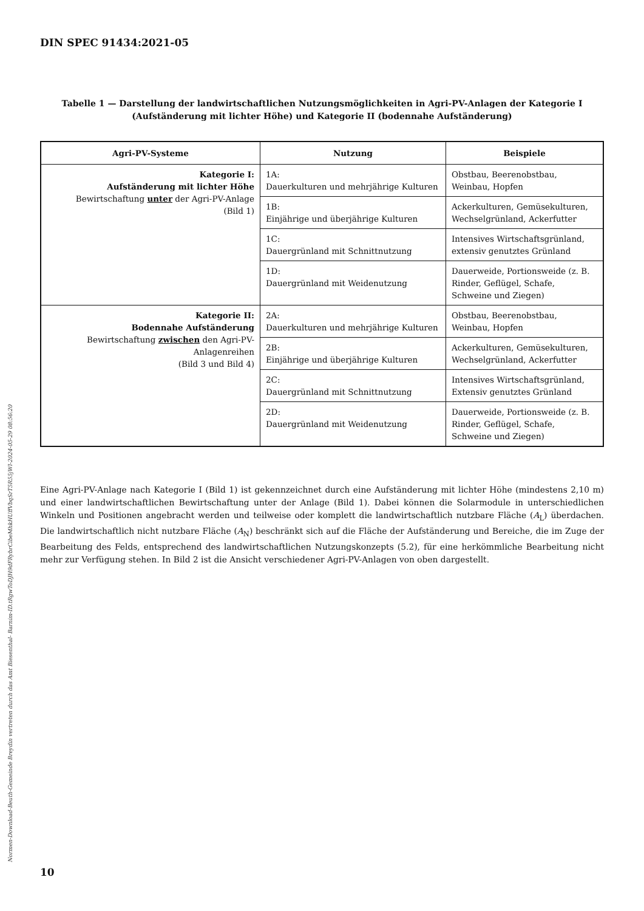DIN SPEC 91434:2021-05
Tabelle 1 — Darstellung der landwirtschaftlichen Nutzungsmöglichkeiten in Agri-PV-Anlagen der Kategorie I (Aufständerung mit lichter Höhe) und Kategorie II (bodennahe Aufständerung)
| Agri-PV-Systeme | Nutzung | Beispiele |
| --- | --- | --- |
| Kategorie I: Aufständerung mit lichter Höhe Bewirtschaftung unter der Agri-PV-Anlage (Bild 1) | 1A: Dauerkulturen und mehrjährige Kulturen | Obstbau, Beerenobstbau, Weinbau, Hopfen |
| | 1B: Einjährige und überjährige Kulturen | Ackerkulturen, Gemüsekulturen, Wechselgrünland, Ackerfutter |
| | 1C: Dauergrünland mit Schnittnutzung | Intensives Wirtschaftsgrünland, extensiv genutztes Grünland |
| | 1D: Dauergrünland mit Weidenutzung | Dauerweide, Portionsweide (z. B. Rinder, Geflügel, Schafe, Schweine und Ziegen) |
| Kategorie II: Bodennahe Aufständerung Bewirtschaftung zwischen den Agri-PV-Anlagenreihen (Bild 3 und Bild 4) | 2A: Dauerkulturen und mehrjährige Kulturen | Obstbau, Beerenobstbau, Weinbau, Hopfen |
| | 2B: Einjährige und überjährige Kulturen | Ackerkulturen, Gemüsekulturen, Wechselgrünland, Ackerfutter |
| | 2C: Dauergrünland mit Schnittnutzung | Intensives Wirtschaftsgrünland, Extensiv genutztes Grünland |
| | 2D: Dauergrünland mit Weidenutzung | Dauerweide, Portionsweide (z. B. Rinder, Geflügel, Schafe, Schweine und Ziegen) |
Eine Agri-PV-Anlage nach Kategorie I (Bild 1) ist gekennzeichnet durch eine Aufständerung mit lichter Höhe (mindestens 2,10 m) und einer landwirtschaftlichen Bewirtschaftung unter der Anlage (Bild 1). Dabei können die Solarmodule in unterschiedlichen Winkeln und Positionen angebracht werden und teilweise oder komplett die landwirtschaftlich nutzbare Fläche (A<sub>L</sub>) überdachen. Die landwirtschaftlich nicht nutzbare Fläche (A<sub>N</sub>) beschränkt sich auf die Fläche der Aufständerung und Bereiche, die im Zuge der Bearbeitung des Felds, entsprechend des landwirtschaftlichen Nutzungskonzepts (5.2), für eine herkömmliche Bearbeitung nicht mehr zur Verfügung stehen. In Bild 2 ist die Ansicht verschiedener Agri-PV-Anlagen von oben dargestellt.
Normen-Download-Beuth-Gemeinde Breydin vertreten durch das Amt Biesenthal- Barnim-ID.tRgwToDJH9dFRybrCibeMhkHUffVbqSrT5R55jWl-2024-05-29 08:56:20
10